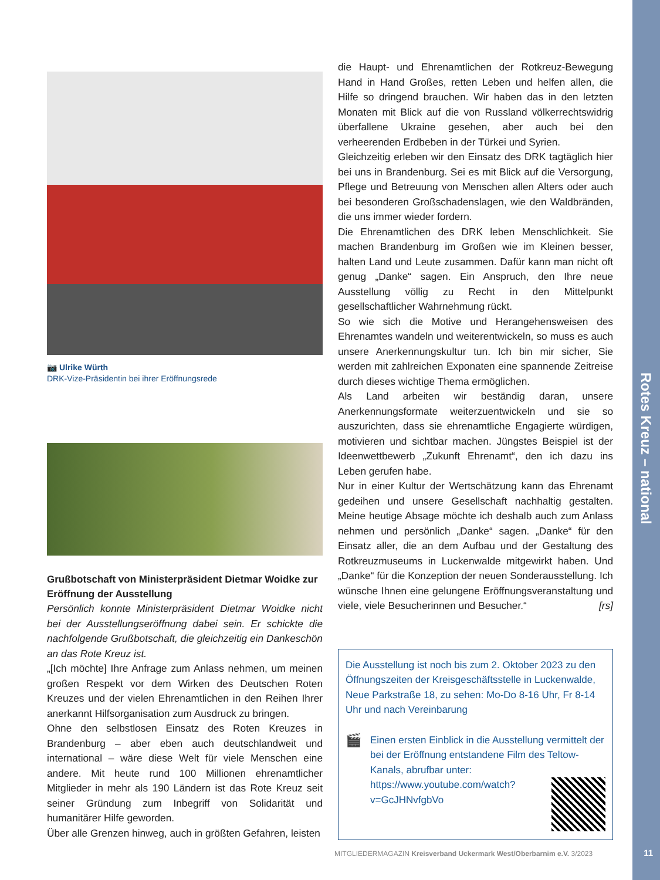Rotes Kreuz – national
11
📷 Ulrike Würth
DRK-Vize-Präsidentin bei ihrer Eröffnungsrede
Grußbotschaft von Ministerpräsident Dietmar Woidke zur Eröffnung der Ausstellung
Persönlich konnte Ministerpräsident Dietmar Woidke nicht bei der Ausstellungseröffnung dabei sein. Er schickte die nachfolgende Grußbotschaft, die gleichzeitig ein Dankeschön an das Rote Kreuz ist.
„[Ich möchte] Ihre Anfrage zum Anlass nehmen, um meinen großen Respekt vor dem Wirken des Deutschen Roten Kreuzes und der vielen Ehrenamtlichen in den Reihen Ihrer anerkannt Hilfsorganisation zum Ausdruck zu bringen.
Ohne den selbstlosen Einsatz des Roten Kreuzes in Brandenburg – aber eben auch deutschlandweit und international – wäre diese Welt für viele Menschen eine andere. Mit heute rund 100 Millionen ehrenamtlicher Mitglieder in mehr als 190 Ländern ist das Rote Kreuz seit seiner Gründung zum Inbegriff von Solidarität und humanitärer Hilfe geworden.
Über alle Grenzen hinweg, auch in größten Gefahren, leisten
die Haupt- und Ehrenamtlichen der Rotkreuz-Bewegung Hand in Hand Großes, retten Leben und helfen allen, die Hilfe so dringend brauchen. Wir haben das in den letzten Monaten mit Blick auf die von Russland völkerrechtswidrig überfallene Ukraine gesehen, aber auch bei den verheerenden Erdbeben in der Türkei und Syrien.
Gleichzeitig erleben wir den Einsatz des DRK tagtäglich hier bei uns in Brandenburg. Sei es mit Blick auf die Versorgung, Pflege und Betreuung von Menschen allen Alters oder auch bei besonderen Großschadenslagen, wie den Waldbränden, die uns immer wieder fordern.
Die Ehrenamtlichen des DRK leben Menschlichkeit. Sie machen Brandenburg im Großen wie im Kleinen besser, halten Land und Leute zusammen. Dafür kann man nicht oft genug „Danke“ sagen. Ein Anspruch, den Ihre neue Ausstellung völlig zu Recht in den Mittelpunkt gesellschaftlicher Wahrnehmung rückt.
So wie sich die Motive und Herangehensweisen des Ehrenamtes wandeln und weiterentwickeln, so muss es auch unsere Anerkennungskultur tun. Ich bin mir sicher, Sie werden mit zahlreichen Exponaten eine spannende Zeitreise durch dieses wichtige Thema ermöglichen.
Als Land arbeiten wir beständig daran, unsere Anerkennungsformate weiterzuentwickeln und sie so auszurichten, dass sie ehrenamtliche Engagierte würdigen, motivieren und sichtbar machen. Jüngstes Beispiel ist der Ideenwettbewerb „Zukunft Ehrenamt“, den ich dazu ins Leben gerufen habe.
Nur in einer Kultur der Wertschätzung kann das Ehrenamt gedeihen und unsere Gesellschaft nachhaltig gestalten. Meine heutige Absage möchte ich deshalb auch zum Anlass nehmen und persönlich „Danke“ sagen. „Danke“ für den Einsatz aller, die an dem Aufbau und der Gestaltung des Rotkreuzmuseums in Luckenwalde mitgewirkt haben. Und „Danke“ für die Konzeption der neuen Sonderausstellung. Ich wünsche Ihnen eine gelungene Eröffnungsveranstaltung und viele, viele Besucherinnen und Besucher.“ [rs]
Die Ausstellung ist noch bis zum 2. Oktober 2023 zu den Öffnungszeiten der Kreisgeschäftsstelle in Luckenwalde, Neue Parkstraße 18, zu sehen: Mo-Do 8-16 Uhr, Fr 8-14 Uhr und nach Vereinbarung
🎬
Einen ersten Einblick in die Ausstellung vermittelt der bei der Eröffnung entstandene Film des Teltow-Kanals, abrufbar unter:
https://www.youtube.com/watch?
v=GcJHNvfgbVo
MITGLIEDERMAGAZIN Kreisverband Uckermark West/Oberbarnim e.V. 3/2023